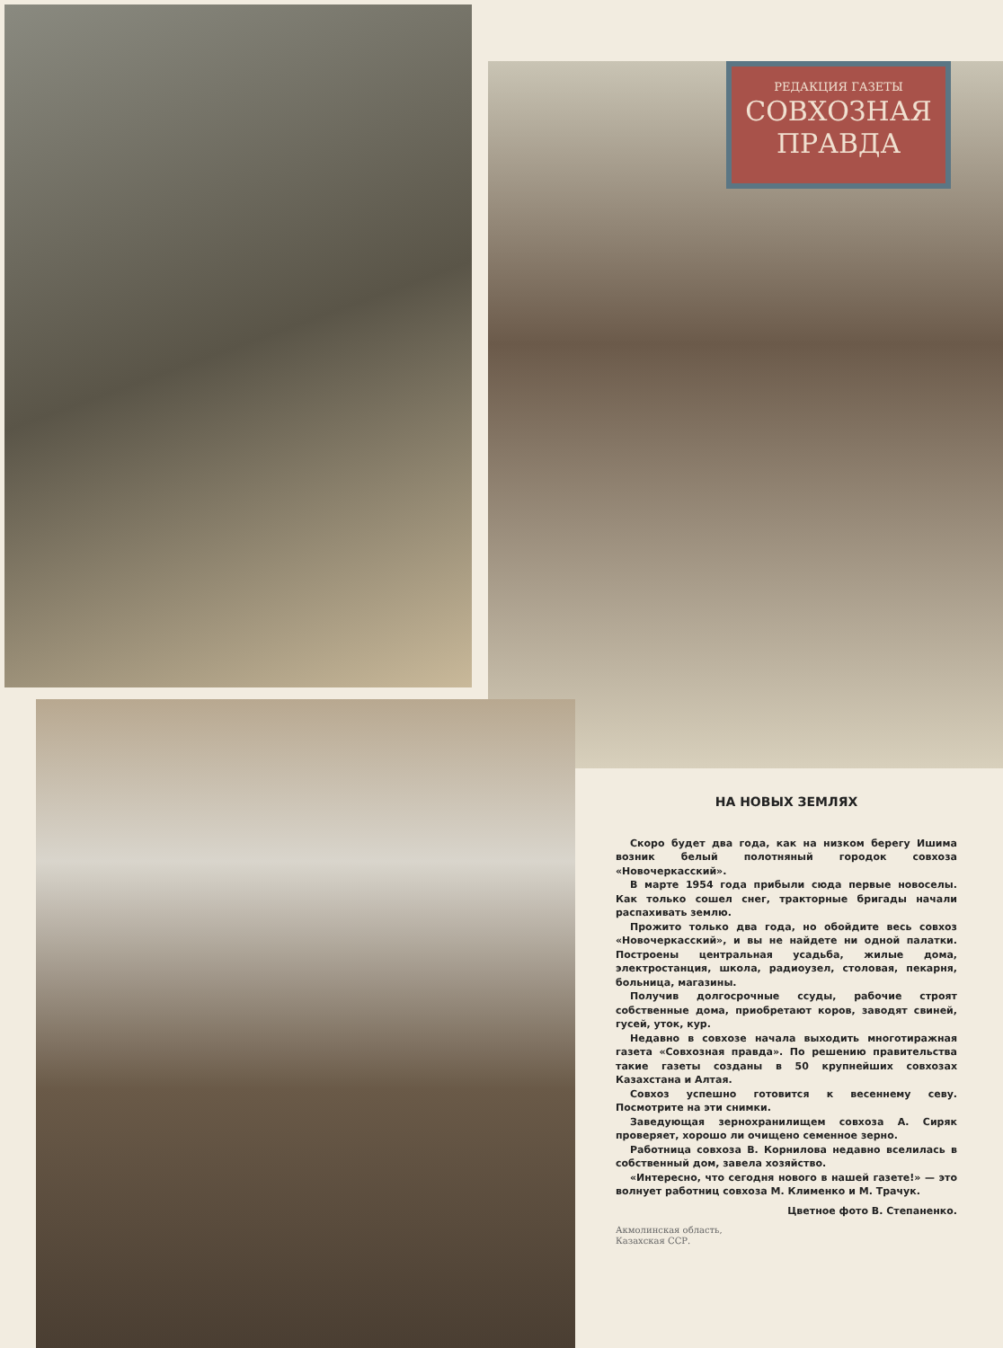РЕДАКЦИЯ ГАЗЕТЫ
СОВХОЗНАЯ
ПРАВДА
НА НОВЫХ ЗЕМЛЯХ
Скоро будет два года, как на низком берегу Ишима возник белый полотняный городок совхоза «Новочеркасский».
В марте 1954 года прибыли сюда первые новоселы. Как только сошел снег, тракторные бригады начали распахивать землю.
Прожито только два года, но обойдите весь совхоз «Новочеркасский», и вы не найдете ни одной палатки. Построены центральная усадьба, жилые дома, электростанция, школа, радиоузел, столовая, пекарня, больница, магазины.
Получив долгосрочные ссуды, рабочие строят собственные дома, приобретают коров, заводят свиней, гусей, уток, кур.
Недавно в совхозе начала выходить многотиражная газета «Совхозная правда». По решению правительства такие газеты созданы в 50 крупнейших совхозах Казахстана и Алтая.
Совхоз успешно готовится к весеннему севу. Посмотрите на эти снимки.
Заведующая зернохранилищем совхоза А. Сиряк проверяет, хорошо ли очищено семенное зерно.
Работница совхоза В. Корнилова недавно вселилась в собственный дом, завела хозяйство.
«Интересно, что сегодня нового в нашей газете!» — это волнует работниц совхоза М. Клименко и М. Трачук.
Цветное фото В. Степаненко.
Акмолинская область,
Казахская ССР.